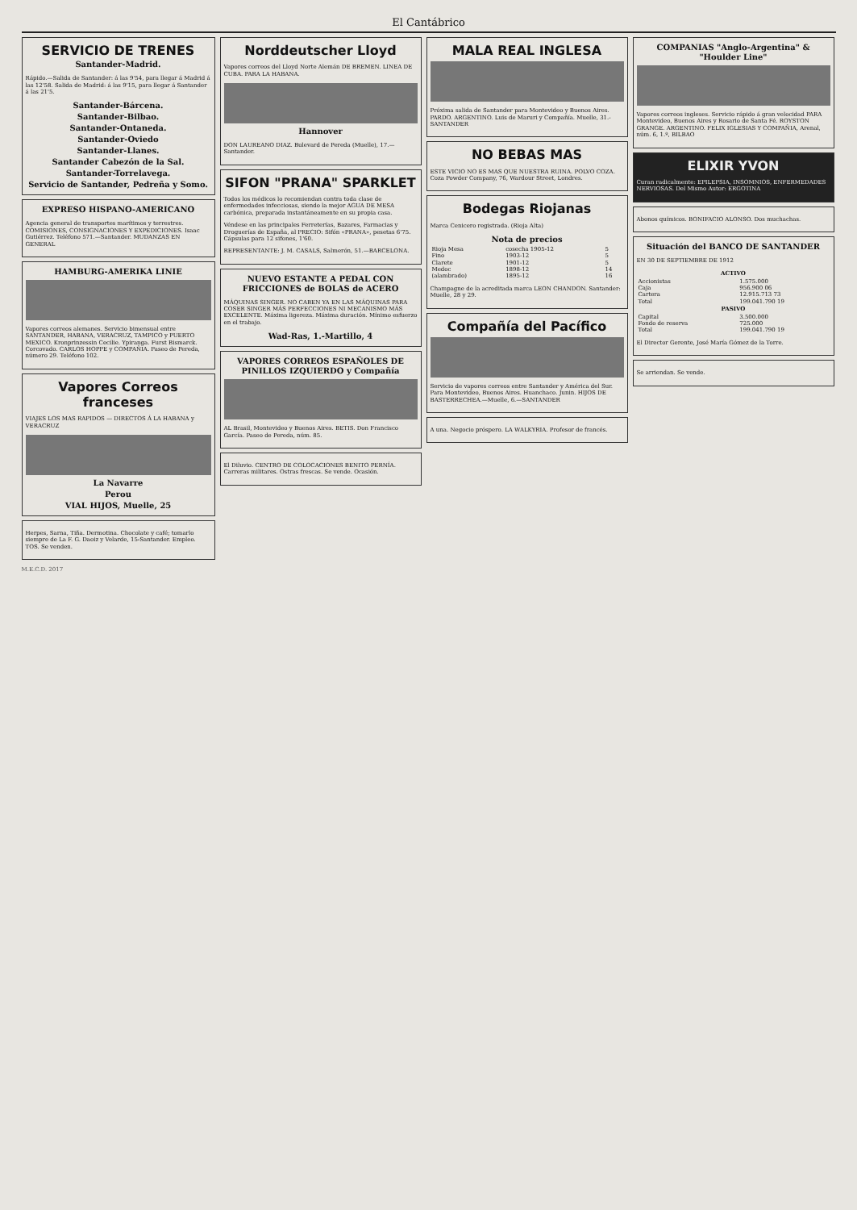El Cantábrico
SERVICIO DE TRENES
Santander-Madrid.
Rápido.—Salida de Santander: á las 9'54, para llegar á Madrid á las 12'58. Salida de Madrid: á las 9'15, para llegar á Santander á las 21'5.
Santander-Bárcena.
Santander-Bilbao.
Santander-Ontaneda.
Santander-Oviedo
Santander-Llanes.
Santander Cabezón de la Sal.
Santander-Torrelavega.
Servicio de Santander, Pedreña y Somo.
EXPRESO HISPANO-AMERICANO
Agencia general de transportes marítimos y terrestres. COMISIONES, CONSIGNACIONES Y EXPEDICIONES. Isaac Gutiérrez. Teléfono 571.—Santander. MUDANZAS EN GENERAL
HAMBURG-AMERIKA LINIE
Vapores correos alemanes. Servicio bimensual entre SANTANDER, HABANA, VERACRUZ, TAMPICO y PUERTO MEXICO. Kronprinzessin Cecilie. Ypiranga. Furst Bismarck. Corcovado. CARLOS HOPPE y COMPAÑIA. Paseo de Pereda, número 29. Teléfono 102.
Vapores Correos franceses
VIAJES LOS MAS RAPIDOS — DIRECTOS Á LA HABANA y VERACRUZ
La Navarre
Perou
VIAL HIJOS, Muelle, 25
Herpes, Sarna, Tiña. Dermotina. Chocolate y café; tomarlo siempre de La F. G. Daoiz y Velarde, 15-Santander. Empleo. TOS. Se venden.
Norddeutscher Lloyd
Vapores correos del Lloyd Norte Alemán DE BREMEN. LINEA DE CUBA. PARA LA HABANA.
Hannover
DON LAUREANO DIAZ. Bulevard de Pereda (Muelle), 17.—Santander.
SIFON "PRANA" SPARKLET
Todos los médicos lo recomiendan contra toda clase de enfermedades infecciosas, siendo la mejor AGUA DE MESA carbónica, preparada instantáneamente en su propia casa.
Véndese en las principales Ferreterías, Bazares, Farmacias y Droguerías de España, al PRECIO: Sifón «PRANA», pesetas 6'75. Cápsulas para 12 sifones, 1'60.
REPRESENTANTE: J. M. CASALS, Salmerón, 51.—BARCELONA.
NUEVO ESTANTE A PEDAL CON FRICCIONES de BOLAS de ACERO
MÁQUINAS SINGER. NO CABEN YA EN LAS MÁQUINAS PARA COSER SINGER MÁS PERFECCIONES NI MECANISMO MÁS EXCELENTE. Máxima ligereza. Máxima duración. Mínimo esfuerzo en el trabajo.
Wad-Ras, 1.-Martillo, 4
VAPORES CORREOS ESPAÑOLES DE PINILLOS IZQUIERDO y Compañía
AL Brasil, Montevideo y Buenos Aires. BETIS. Don Francisco García. Paseo de Pereda, núm. 85.
El Diluvio. CENTRO DE COLOCACIONES BENITO PERNÍA. Carreras militares. Ostras frescas. Se vende. Ocasión.
MALA REAL INGLESA
Próxima salida de Santander para Montevideo y Buenos Aires. PARDO. ARGENTINO. Luis de Maruri y Compañía. Muelle, 31.-SANTANDER
NO BEBAS MAS
ESTE VICIO NO ES MAS QUE NUESTRA RUINA. POLVO COZA. Coza Powder Company, 76, Wardour Street, Londres.
Bodegas Riojanas
Marca Cenicero registrada. (Rioja Alta)
Nota de precios
| Rioja Mesa | cosecha 1905-12 | 5 |
| Fino | 1903-12 | 5 |
| Clarete | 1901-12 | 5 |
| Medoc | 1898-12 | 14 |
| (alambrado) | 1895-12 | 16 |
Champagne de la acreditada marca LEON CHANDON. Santander: Muelle, 28 y 29.
Compañía del Pacífico
Servicio de vapores correos entre Santander y América del Sur. Para Montevideo, Buenos Aires. Huanchaco. Junin. HIJOS DE BASTERRECHEA.—Muelle, 6.—SANTANDER
A una. Negocio próspero. LA WALKYRIA. Profesor de francés.
COMPANIAS "Anglo-Argentina" & "Houlder Line"
Vapores correos ingleses. Servicio rápido á gran velocidad PARA Montevideo, Buenos Aires y Rosario de Santa Fé. ROYSTON GRANGE. ARGENTINO. FELIX IGLESIAS Y COMPAÑIA, Arenal, núm. 6, 1.º, BILBAO
ELIXIR YVON
Curan radicalmente: EPILEPSIA, INSOMNIOS, ENFERMEDADES NERVIOSAS. Del Mismo Autor: ERGOTINA
Abonos químicos. BONIFACIO ALONSO. Dos muchachas.
Situación del BANCO DE SANTANDER
EN 30 DE SEPTIEMBRE DE 1912
| ACTIVO | |
| --- | --- |
| Accionistas | 1.575.000 |
| Caja | 956.900 06 |
| Cartera | 12.915.713 73 |
| Total | 199.041.790 19 |
| PASIVO | |
| Capital | 3.500.000 |
| Fondo de reserva | 725.000 |
| Total | 199.041.790 19 |
El Director Gerente, José María Gómez de la Torre.
Se arriendan. Se vende.
M.E.C.D. 2017